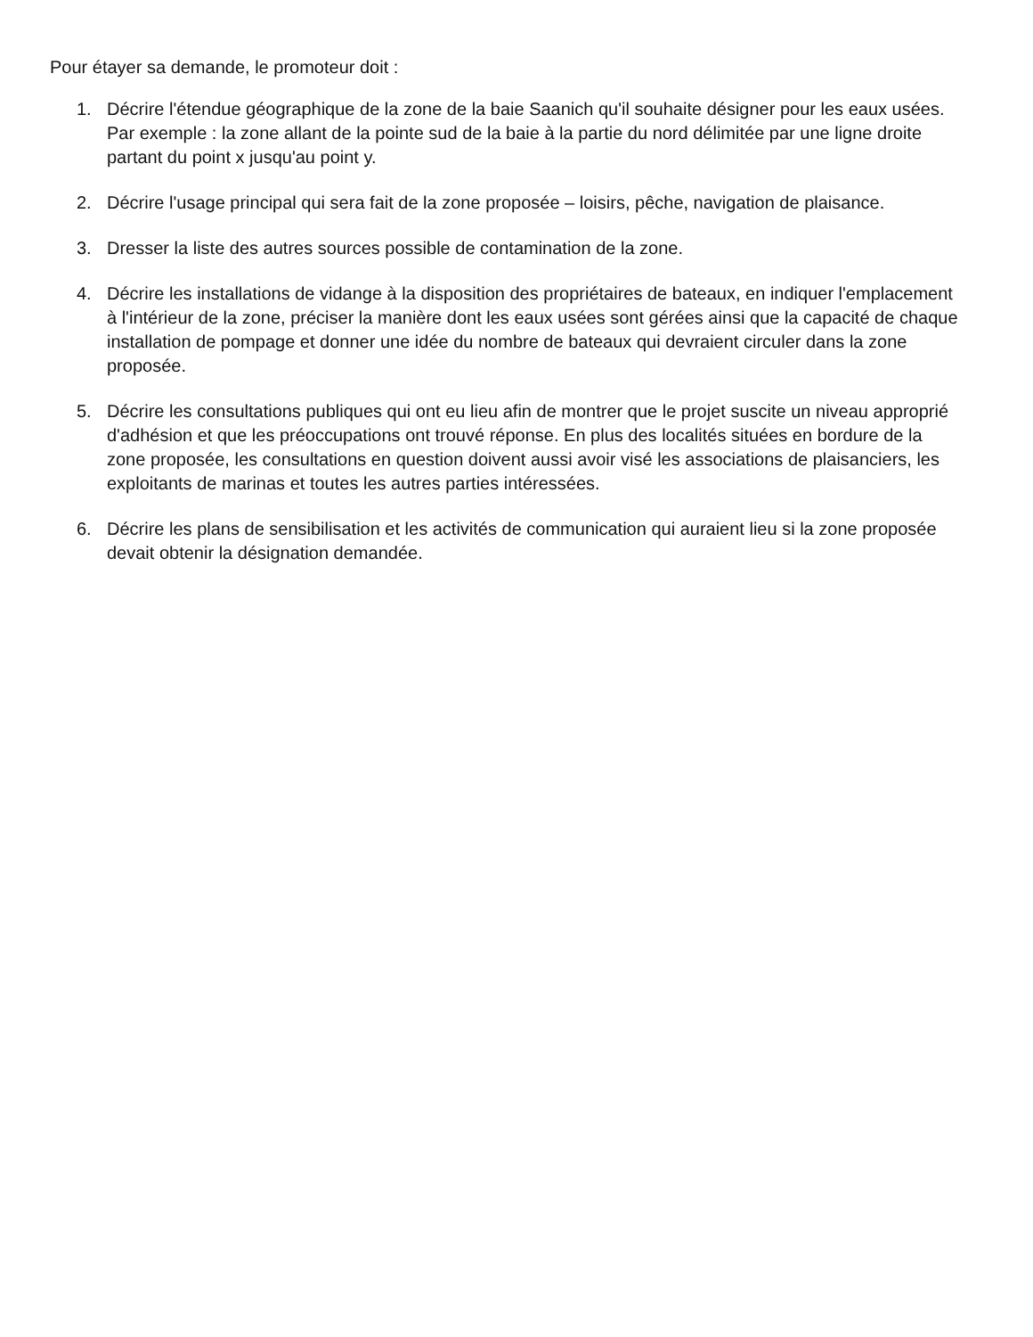Pour étayer sa demande, le promoteur doit :
1. Décrire l'étendue géographique de la zone de la baie Saanich qu'il souhaite désigner pour les eaux usées. Par exemple : la zone allant de la pointe sud de la baie à la partie du nord délimitée par une ligne droite partant du point x jusqu'au point y.
2. Décrire l'usage principal qui sera fait de la zone proposée – loisirs, pêche, navigation de plaisance.
3. Dresser la liste des autres sources possible de contamination de la zone.
4. Décrire les installations de vidange à la disposition des propriétaires de bateaux, en indiquer l'emplacement à l'intérieur de la zone, préciser la manière dont les eaux usées sont gérées ainsi que la capacité de chaque installation de pompage et donner une idée du nombre de bateaux qui devraient circuler dans la zone proposée.
5. Décrire les consultations publiques qui ont eu lieu afin de montrer que le projet suscite un niveau approprié d'adhésion et que les préoccupations ont trouvé réponse. En plus des localités situées en bordure de la zone proposée, les consultations en question doivent aussi avoir visé les associations de plaisanciers, les exploitants de marinas et toutes les autres parties intéressées.
6. Décrire les plans de sensibilisation et les activités de communication qui auraient lieu si la zone proposée devait obtenir la désignation demandée.